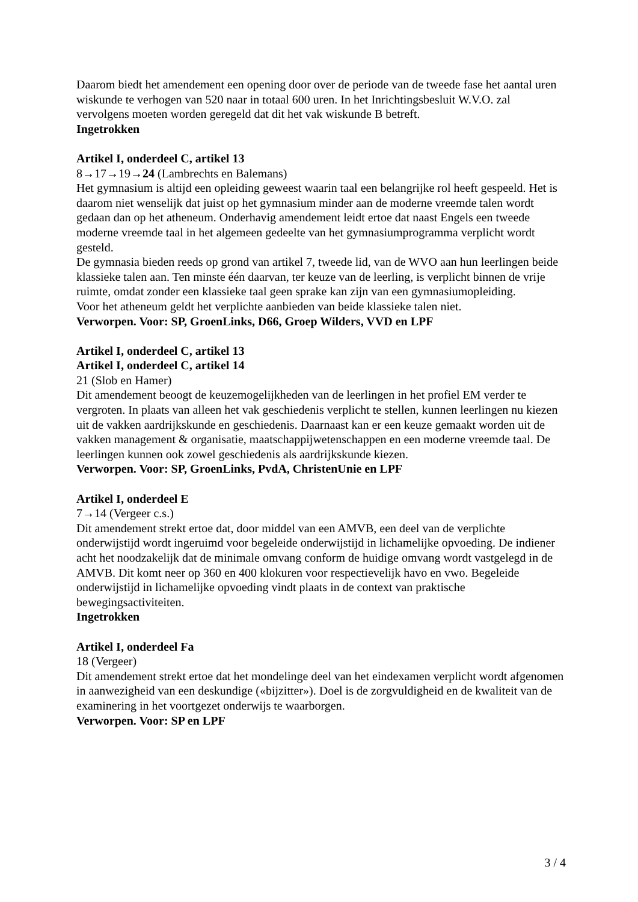Daarom biedt het amendement een opening door over de periode van de tweede fase het aantal uren wiskunde te verhogen van 520 naar in totaal 600 uren. In het Inrichtingsbesluit W.V.O. zal vervolgens moeten worden geregeld dat dit het vak wiskunde B betreft.
Ingetrokken
Artikel I, onderdeel C, artikel 13
8→17→19→24 (Lambrechts en Balemans)
Het gymnasium is altijd een opleiding geweest waarin taal een belangrijke rol heeft gespeeld. Het is daarom niet wenselijk dat juist op het gymnasium minder aan de moderne vreemde talen wordt gedaan dan op het atheneum. Onderhavig amendement leidt ertoe dat naast Engels een tweede moderne vreemde taal in het algemeen gedeelte van het gymnasiumprogramma verplicht wordt gesteld.
De gymnasia bieden reeds op grond van artikel 7, tweede lid, van de WVO aan hun leerlingen beide klassieke talen aan. Ten minste één daarvan, ter keuze van de leerling, is verplicht binnen de vrije ruimte, omdat zonder een klassieke taal geen sprake kan zijn van een gymnasiumopleiding.
Voor het atheneum geldt het verplichte aanbieden van beide klassieke talen niet.
Verworpen. Voor: SP, GroenLinks, D66, Groep Wilders, VVD en LPF
Artikel I, onderdeel C, artikel 13
Artikel I, onderdeel C, artikel 14
21 (Slob en Hamer)
Dit amendement beoogt de keuzemogelijkheden van de leerlingen in het profiel EM verder te vergroten. In plaats van alleen het vak geschiedenis verplicht te stellen, kunnen leerlingen nu kiezen uit de vakken aardrijkskunde en geschiedenis. Daarnaast kan er een keuze gemaakt worden uit de vakken management & organisatie, maatschappijwetenschappen en een moderne vreemde taal. De leerlingen kunnen ook zowel geschiedenis als aardrijkskunde kiezen.
Verworpen. Voor: SP, GroenLinks, PvdA, ChristenUnie en LPF
Artikel I, onderdeel E
7→14 (Vergeer c.s.)
Dit amendement strekt ertoe dat, door middel van een AMVB, een deel van de verplichte onderwijstijd wordt ingeruimd voor begeleide onderwijstijd in lichamelijke opvoeding. De indiener acht het noodzakelijk dat de minimale omvang conform de huidige omvang wordt vastgelegd in de AMVB. Dit komt neer op 360 en 400 klokuren voor respectievelijk havo en vwo. Begeleide onderwijstijd in lichamelijke opvoeding vindt plaats in de context van praktische bewegingsactiviteiten.
Ingetrokken
Artikel I, onderdeel Fa
18 (Vergeer)
Dit amendement strekt ertoe dat het mondelinge deel van het eindexamen verplicht wordt afgenomen in aanwezigheid van een deskundige («bijzitter»). Doel is de zorgvuldigheid en de kwaliteit van de examinering in het voortgezet onderwijs te waarborgen.
Verworpen. Voor: SP en LPF
3 / 4